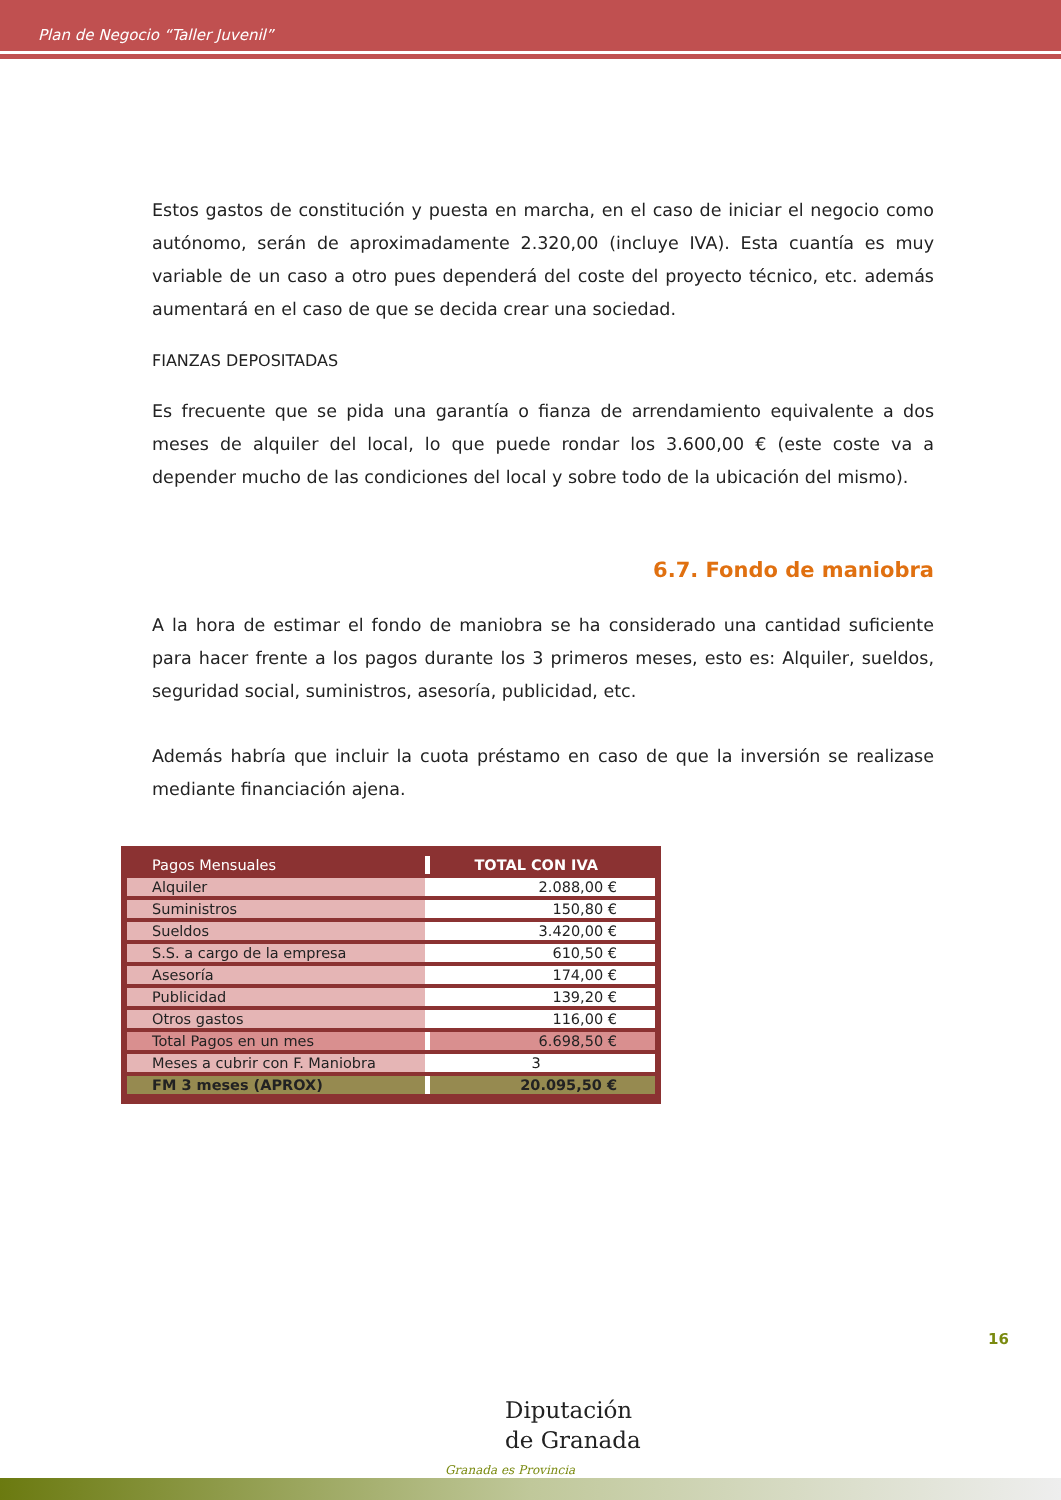Plan de Negocio “Taller Juvenil”
Estos gastos de constitución y puesta en marcha, en el caso de iniciar el negocio como autónomo, serán de aproximadamente 2.320,00 (incluye IVA). Esta cuantía es muy variable de un caso a otro pues dependerá del coste del proyecto técnico, etc. además aumentará en el caso de que se decida crear una sociedad.
FIANZAS DEPOSITADAS
Es frecuente que se pida una garantía o fianza de arrendamiento equivalente a dos meses de alquiler del local, lo que puede rondar los 3.600,00 € (este coste va a depender mucho de las condiciones del local y sobre todo de la ubicación del mismo).
6.7. Fondo de maniobra
A la hora de estimar el fondo de maniobra se ha considerado una cantidad suficiente para hacer frente a los pagos durante los 3 primeros meses, esto es: Alquiler, sueldos, seguridad social, suministros, asesoría, publicidad, etc.
Además habría que incluir la cuota préstamo en caso de que la inversión se realizase mediante financiación ajena.
| Pagos Mensuales | TOTAL CON IVA |
| Alquiler | 2.088,00 € |
| Suministros | 150,80 € |
| Sueldos | 3.420,00 € |
| S.S. a cargo de la empresa | 610,50 € |
| Asesoría | 174,00 € |
| Publicidad | 139,20 € |
| Otros gastos | 116,00 € |
| Total Pagos en un mes | 6.698,50 € |
| Meses a cubrir con F. Maniobra | 3 |
| FM 3 meses (APROX) | 20.095,50 € |
16
Diputación
de Granada
Granada es Provincia